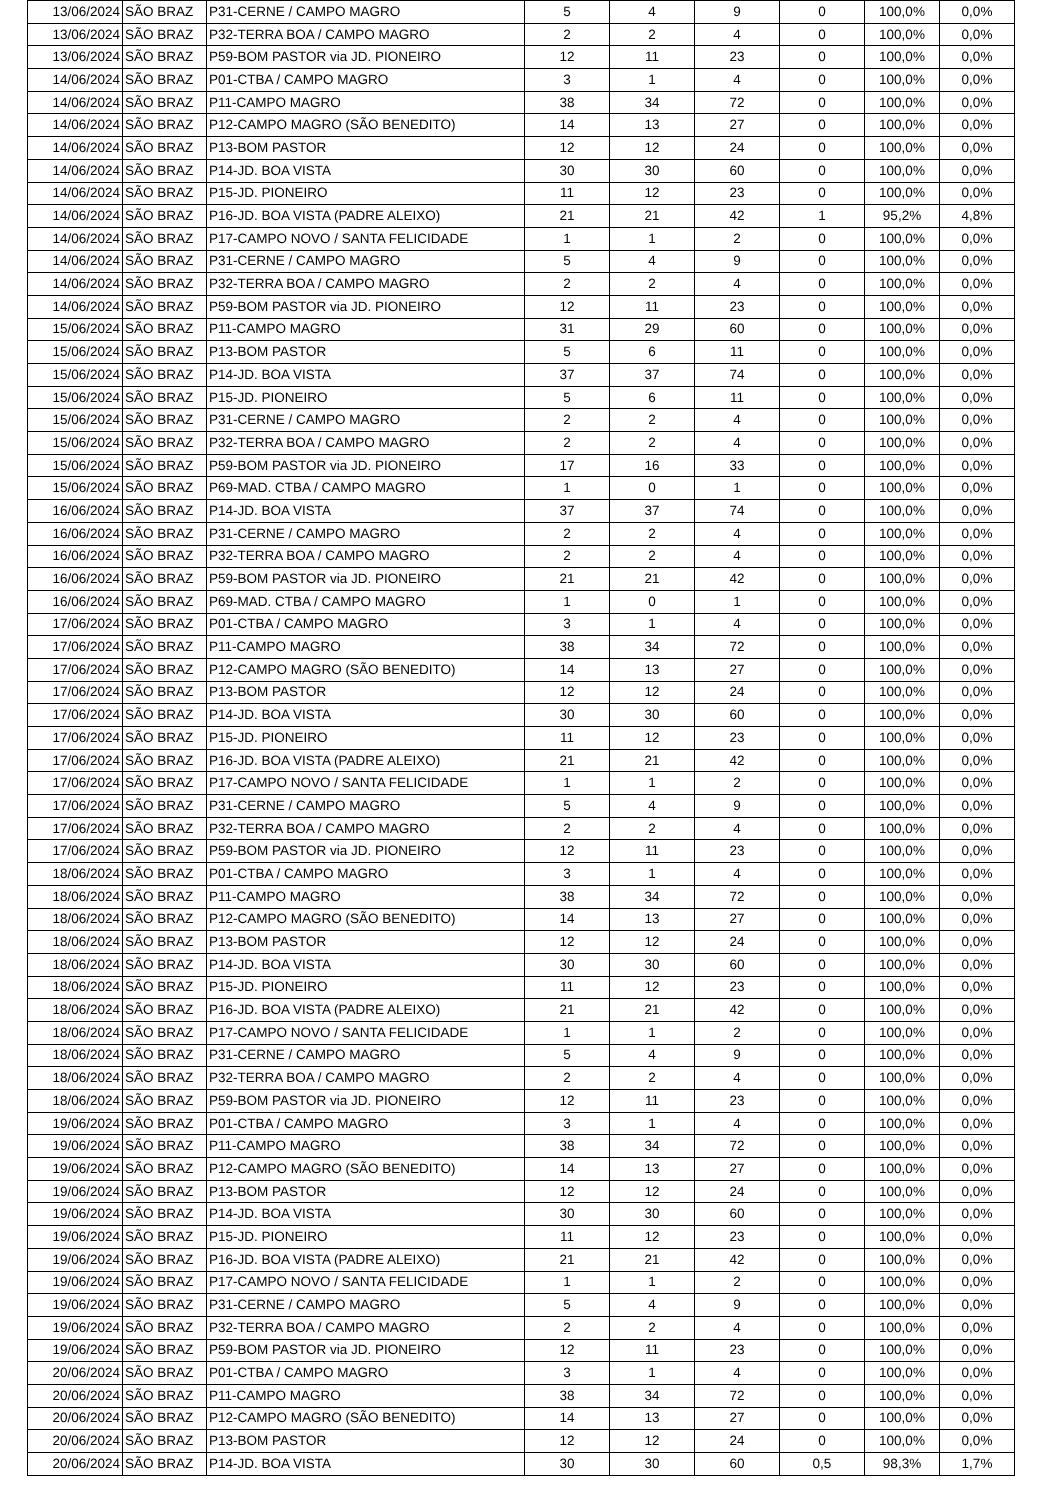| 13/06/2024 | SÃO BRAZ | P31-CERNE / CAMPO MAGRO | 5 | 4 | 9 | 0 | 100,0% | 0,0% |
| 13/06/2024 | SÃO BRAZ | P32-TERRA BOA / CAMPO MAGRO | 2 | 2 | 4 | 0 | 100,0% | 0,0% |
| 13/06/2024 | SÃO BRAZ | P59-BOM PASTOR via JD. PIONEIRO | 12 | 11 | 23 | 0 | 100,0% | 0,0% |
| 14/06/2024 | SÃO BRAZ | P01-CTBA / CAMPO MAGRO | 3 | 1 | 4 | 0 | 100,0% | 0,0% |
| 14/06/2024 | SÃO BRAZ | P11-CAMPO MAGRO | 38 | 34 | 72 | 0 | 100,0% | 0,0% |
| 14/06/2024 | SÃO BRAZ | P12-CAMPO MAGRO (SÃO BENEDITO) | 14 | 13 | 27 | 0 | 100,0% | 0,0% |
| 14/06/2024 | SÃO BRAZ | P13-BOM PASTOR | 12 | 12 | 24 | 0 | 100,0% | 0,0% |
| 14/06/2024 | SÃO BRAZ | P14-JD. BOA VISTA | 30 | 30 | 60 | 0 | 100,0% | 0,0% |
| 14/06/2024 | SÃO BRAZ | P15-JD. PIONEIRO | 11 | 12 | 23 | 0 | 100,0% | 0,0% |
| 14/06/2024 | SÃO BRAZ | P16-JD. BOA VISTA (PADRE ALEIXO) | 21 | 21 | 42 | 1 | 95,2% | 4,8% |
| 14/06/2024 | SÃO BRAZ | P17-CAMPO NOVO / SANTA FELICIDADE | 1 | 1 | 2 | 0 | 100,0% | 0,0% |
| 14/06/2024 | SÃO BRAZ | P31-CERNE / CAMPO MAGRO | 5 | 4 | 9 | 0 | 100,0% | 0,0% |
| 14/06/2024 | SÃO BRAZ | P32-TERRA BOA / CAMPO MAGRO | 2 | 2 | 4 | 0 | 100,0% | 0,0% |
| 14/06/2024 | SÃO BRAZ | P59-BOM PASTOR via JD. PIONEIRO | 12 | 11 | 23 | 0 | 100,0% | 0,0% |
| 15/06/2024 | SÃO BRAZ | P11-CAMPO MAGRO | 31 | 29 | 60 | 0 | 100,0% | 0,0% |
| 15/06/2024 | SÃO BRAZ | P13-BOM PASTOR | 5 | 6 | 11 | 0 | 100,0% | 0,0% |
| 15/06/2024 | SÃO BRAZ | P14-JD. BOA VISTA | 37 | 37 | 74 | 0 | 100,0% | 0,0% |
| 15/06/2024 | SÃO BRAZ | P15-JD. PIONEIRO | 5 | 6 | 11 | 0 | 100,0% | 0,0% |
| 15/06/2024 | SÃO BRAZ | P31-CERNE / CAMPO MAGRO | 2 | 2 | 4 | 0 | 100,0% | 0,0% |
| 15/06/2024 | SÃO BRAZ | P32-TERRA BOA / CAMPO MAGRO | 2 | 2 | 4 | 0 | 100,0% | 0,0% |
| 15/06/2024 | SÃO BRAZ | P59-BOM PASTOR via JD. PIONEIRO | 17 | 16 | 33 | 0 | 100,0% | 0,0% |
| 15/06/2024 | SÃO BRAZ | P69-MAD. CTBA / CAMPO MAGRO | 1 | 0 | 1 | 0 | 100,0% | 0,0% |
| 16/06/2024 | SÃO BRAZ | P14-JD. BOA VISTA | 37 | 37 | 74 | 0 | 100,0% | 0,0% |
| 16/06/2024 | SÃO BRAZ | P31-CERNE / CAMPO MAGRO | 2 | 2 | 4 | 0 | 100,0% | 0,0% |
| 16/06/2024 | SÃO BRAZ | P32-TERRA BOA / CAMPO MAGRO | 2 | 2 | 4 | 0 | 100,0% | 0,0% |
| 16/06/2024 | SÃO BRAZ | P59-BOM PASTOR via JD. PIONEIRO | 21 | 21 | 42 | 0 | 100,0% | 0,0% |
| 16/06/2024 | SÃO BRAZ | P69-MAD. CTBA / CAMPO MAGRO | 1 | 0 | 1 | 0 | 100,0% | 0,0% |
| 17/06/2024 | SÃO BRAZ | P01-CTBA / CAMPO MAGRO | 3 | 1 | 4 | 0 | 100,0% | 0,0% |
| 17/06/2024 | SÃO BRAZ | P11-CAMPO MAGRO | 38 | 34 | 72 | 0 | 100,0% | 0,0% |
| 17/06/2024 | SÃO BRAZ | P12-CAMPO MAGRO (SÃO BENEDITO) | 14 | 13 | 27 | 0 | 100,0% | 0,0% |
| 17/06/2024 | SÃO BRAZ | P13-BOM PASTOR | 12 | 12 | 24 | 0 | 100,0% | 0,0% |
| 17/06/2024 | SÃO BRAZ | P14-JD. BOA VISTA | 30 | 30 | 60 | 0 | 100,0% | 0,0% |
| 17/06/2024 | SÃO BRAZ | P15-JD. PIONEIRO | 11 | 12 | 23 | 0 | 100,0% | 0,0% |
| 17/06/2024 | SÃO BRAZ | P16-JD. BOA VISTA (PADRE ALEIXO) | 21 | 21 | 42 | 0 | 100,0% | 0,0% |
| 17/06/2024 | SÃO BRAZ | P17-CAMPO NOVO / SANTA FELICIDADE | 1 | 1 | 2 | 0 | 100,0% | 0,0% |
| 17/06/2024 | SÃO BRAZ | P31-CERNE / CAMPO MAGRO | 5 | 4 | 9 | 0 | 100,0% | 0,0% |
| 17/06/2024 | SÃO BRAZ | P32-TERRA BOA / CAMPO MAGRO | 2 | 2 | 4 | 0 | 100,0% | 0,0% |
| 17/06/2024 | SÃO BRAZ | P59-BOM PASTOR via JD. PIONEIRO | 12 | 11 | 23 | 0 | 100,0% | 0,0% |
| 18/06/2024 | SÃO BRAZ | P01-CTBA / CAMPO MAGRO | 3 | 1 | 4 | 0 | 100,0% | 0,0% |
| 18/06/2024 | SÃO BRAZ | P11-CAMPO MAGRO | 38 | 34 | 72 | 0 | 100,0% | 0,0% |
| 18/06/2024 | SÃO BRAZ | P12-CAMPO MAGRO (SÃO BENEDITO) | 14 | 13 | 27 | 0 | 100,0% | 0,0% |
| 18/06/2024 | SÃO BRAZ | P13-BOM PASTOR | 12 | 12 | 24 | 0 | 100,0% | 0,0% |
| 18/06/2024 | SÃO BRAZ | P14-JD. BOA VISTA | 30 | 30 | 60 | 0 | 100,0% | 0,0% |
| 18/06/2024 | SÃO BRAZ | P15-JD. PIONEIRO | 11 | 12 | 23 | 0 | 100,0% | 0,0% |
| 18/06/2024 | SÃO BRAZ | P16-JD. BOA VISTA (PADRE ALEIXO) | 21 | 21 | 42 | 0 | 100,0% | 0,0% |
| 18/06/2024 | SÃO BRAZ | P17-CAMPO NOVO / SANTA FELICIDADE | 1 | 1 | 2 | 0 | 100,0% | 0,0% |
| 18/06/2024 | SÃO BRAZ | P31-CERNE / CAMPO MAGRO | 5 | 4 | 9 | 0 | 100,0% | 0,0% |
| 18/06/2024 | SÃO BRAZ | P32-TERRA BOA / CAMPO MAGRO | 2 | 2 | 4 | 0 | 100,0% | 0,0% |
| 18/06/2024 | SÃO BRAZ | P59-BOM PASTOR via JD. PIONEIRO | 12 | 11 | 23 | 0 | 100,0% | 0,0% |
| 19/06/2024 | SÃO BRAZ | P01-CTBA / CAMPO MAGRO | 3 | 1 | 4 | 0 | 100,0% | 0,0% |
| 19/06/2024 | SÃO BRAZ | P11-CAMPO MAGRO | 38 | 34 | 72 | 0 | 100,0% | 0,0% |
| 19/06/2024 | SÃO BRAZ | P12-CAMPO MAGRO (SÃO BENEDITO) | 14 | 13 | 27 | 0 | 100,0% | 0,0% |
| 19/06/2024 | SÃO BRAZ | P13-BOM PASTOR | 12 | 12 | 24 | 0 | 100,0% | 0,0% |
| 19/06/2024 | SÃO BRAZ | P14-JD. BOA VISTA | 30 | 30 | 60 | 0 | 100,0% | 0,0% |
| 19/06/2024 | SÃO BRAZ | P15-JD. PIONEIRO | 11 | 12 | 23 | 0 | 100,0% | 0,0% |
| 19/06/2024 | SÃO BRAZ | P16-JD. BOA VISTA (PADRE ALEIXO) | 21 | 21 | 42 | 0 | 100,0% | 0,0% |
| 19/06/2024 | SÃO BRAZ | P17-CAMPO NOVO / SANTA FELICIDADE | 1 | 1 | 2 | 0 | 100,0% | 0,0% |
| 19/06/2024 | SÃO BRAZ | P31-CERNE / CAMPO MAGRO | 5 | 4 | 9 | 0 | 100,0% | 0,0% |
| 19/06/2024 | SÃO BRAZ | P32-TERRA BOA / CAMPO MAGRO | 2 | 2 | 4 | 0 | 100,0% | 0,0% |
| 19/06/2024 | SÃO BRAZ | P59-BOM PASTOR via JD. PIONEIRO | 12 | 11 | 23 | 0 | 100,0% | 0,0% |
| 20/06/2024 | SÃO BRAZ | P01-CTBA / CAMPO MAGRO | 3 | 1 | 4 | 0 | 100,0% | 0,0% |
| 20/06/2024 | SÃO BRAZ | P11-CAMPO MAGRO | 38 | 34 | 72 | 0 | 100,0% | 0,0% |
| 20/06/2024 | SÃO BRAZ | P12-CAMPO MAGRO (SÃO BENEDITO) | 14 | 13 | 27 | 0 | 100,0% | 0,0% |
| 20/06/2024 | SÃO BRAZ | P13-BOM PASTOR | 12 | 12 | 24 | 0 | 100,0% | 0,0% |
| 20/06/2024 | SÃO BRAZ | P14-JD. BOA VISTA | 30 | 30 | 60 | 0,5 | 98,3% | 1,7% |